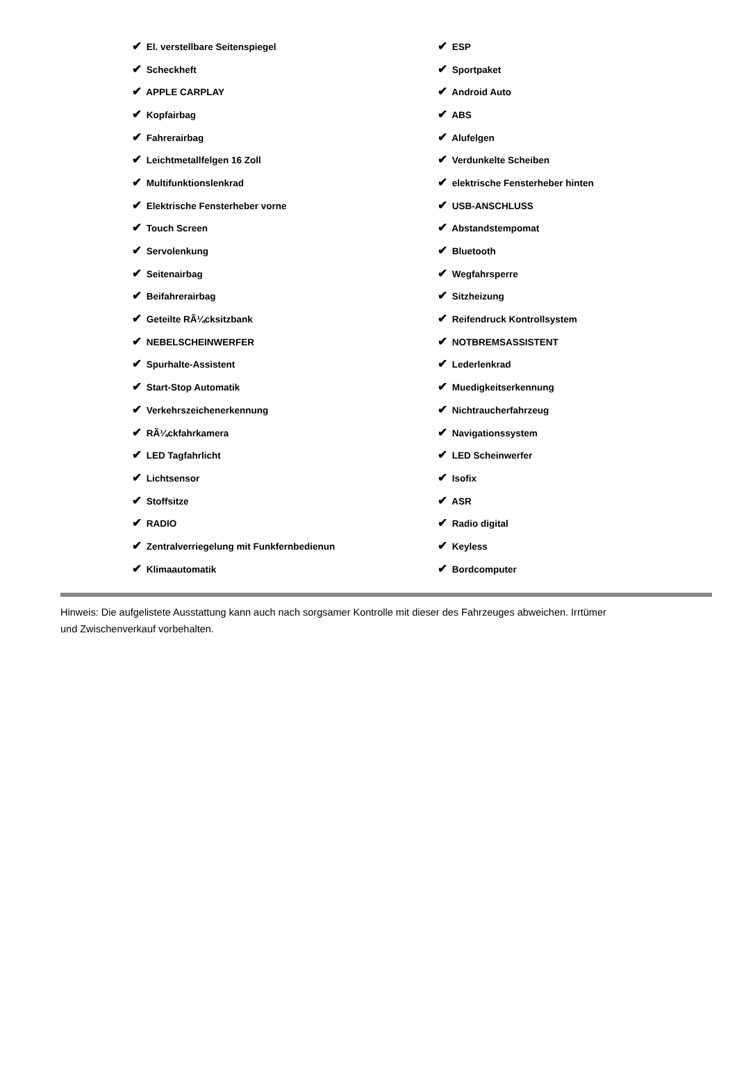| ✔ El. verstellbare Seitenspiegel | ✔ ESP |
| ✔ Scheckheft | ✔ Sportpaket |
| ✔ APPLE CARPLAY | ✔ Android Auto |
| ✔ Kopfairbag | ✔ ABS |
| ✔ Fahrerairbag | ✔ Alufelgen |
| ✔ Leichtmetallfelgen 16 Zoll | ✔ Verdunkelte Scheiben |
| ✔ Multifunktionslenkrad | ✔ elektrische Fensterheber hinten |
| ✔ Elektrische Fensterheber vorne | ✔ USB-ANSCHLUSS |
| ✔ Touch Screen | ✔ Abstandstempomat |
| ✔ Servolenkung | ✔ Bluetooth |
| ✔ Seitenairbag | ✔ Wegfahrsperre |
| ✔ Beifahrerairbag | ✔ Sitzheizung |
| ✔ Geteilte RÃ¼cksitzbank | ✔ Reifendruck Kontrollsystem |
| ✔ NEBELSCHEINWERFER | ✔ NOTBREMSASSISTENT |
| ✔ Spurhalte-Assistent | ✔ Lederlenkrad |
| ✔ Start-Stop Automatik | ✔ Muedigkeitserkennung |
| ✔ Verkehrszeichenerkennung | ✔ Nichtraucherfahrzeug |
| ✔ RÃ¼ckfahrkamera | ✔ Navigationssystem |
| ✔ LED Tagfahrlicht | ✔ LED Scheinwerfer |
| ✔ Lichtsensor | ✔ Isofix |
| ✔ Stoffsitze | ✔ ASR |
| ✔ RADIO | ✔ Radio digital |
| ✔ Zentralverriegelung mit Funkfernbedienun | ✔ Keyless |
| ✔ Klimaautomatik | ✔ Bordcomputer |
Hinweis: Die aufgelistete Ausstattung kann auch nach sorgsamer Kontrolle mit dieser des Fahrzeuges abweichen. Irrtümer und Zwischenverkauf vorbehalten.